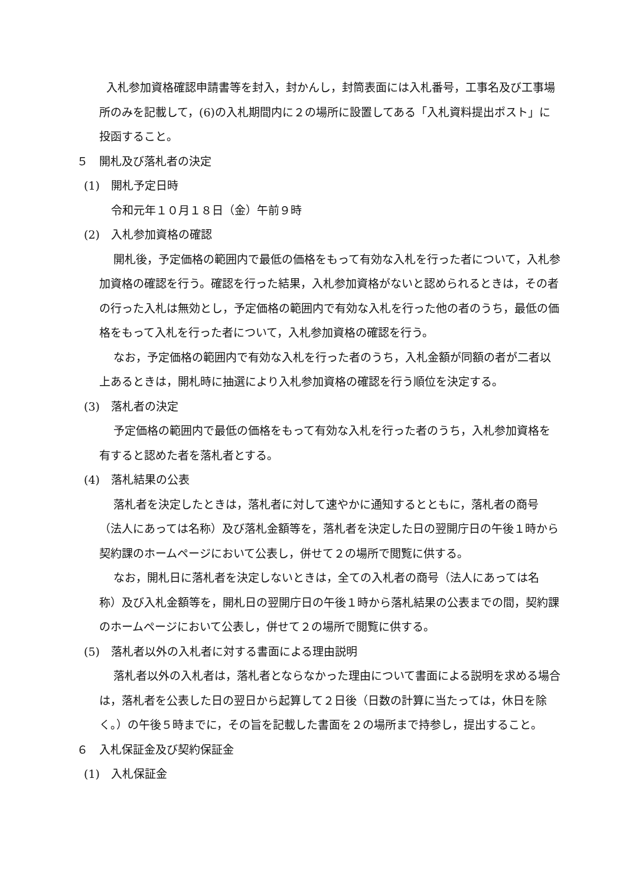入札参加資格確認申請書等を封入，封かんし，封筒表面には入札番号，工事名及び工事場所のみを記載して，(6)の入札期間内に２の場所に設置してある「入札資料提出ポスト」に投函すること。
５　開札及び落札者の決定
(1)　開札予定日時
令和元年１０月１８日（金）午前９時
(2)　入札参加資格の確認
開札後，予定価格の範囲内で最低の価格をもって有効な入札を行った者について，入札参加資格の確認を行う。確認を行った結果，入札参加資格がないと認められるときは，その者の行った入札は無効とし，予定価格の範囲内で有効な入札を行った他の者のうち，最低の価格をもって入札を行った者について，入札参加資格の確認を行う。
なお，予定価格の範囲内で有効な入札を行った者のうち，入札金額が同額の者が二者以上あるときは，開札時に抽選により入札参加資格の確認を行う順位を決定する。
(3)　落札者の決定
予定価格の範囲内で最低の価格をもって有効な入札を行った者のうち，入札参加資格を有すると認めた者を落札者とする。
(4)　落札結果の公表
落札者を決定したときは，落札者に対して速やかに通知するとともに，落札者の商号（法人にあっては名称）及び落札金額等を，落札者を決定した日の翌開庁日の午後１時から契約課のホームページにおいて公表し，併せて２の場所で閲覧に供する。
なお，開札日に落札者を決定しないときは，全ての入札者の商号（法人にあっては名称）及び入札金額等を，開札日の翌開庁日の午後１時から落札結果の公表までの間，契約課のホームページにおいて公表し，併せて２の場所で閲覧に供する。
(5)　落札者以外の入札者に対する書面による理由説明
落札者以外の入札者は，落札者とならなかった理由について書面による説明を求める場合は，落札者を公表した日の翌日から起算して２日後（日数の計算に当たっては，休日を除く。）の午後５時までに，その旨を記載した書面を２の場所まで持参し，提出すること。
６　入札保証金及び契約保証金
(1)　入札保証金